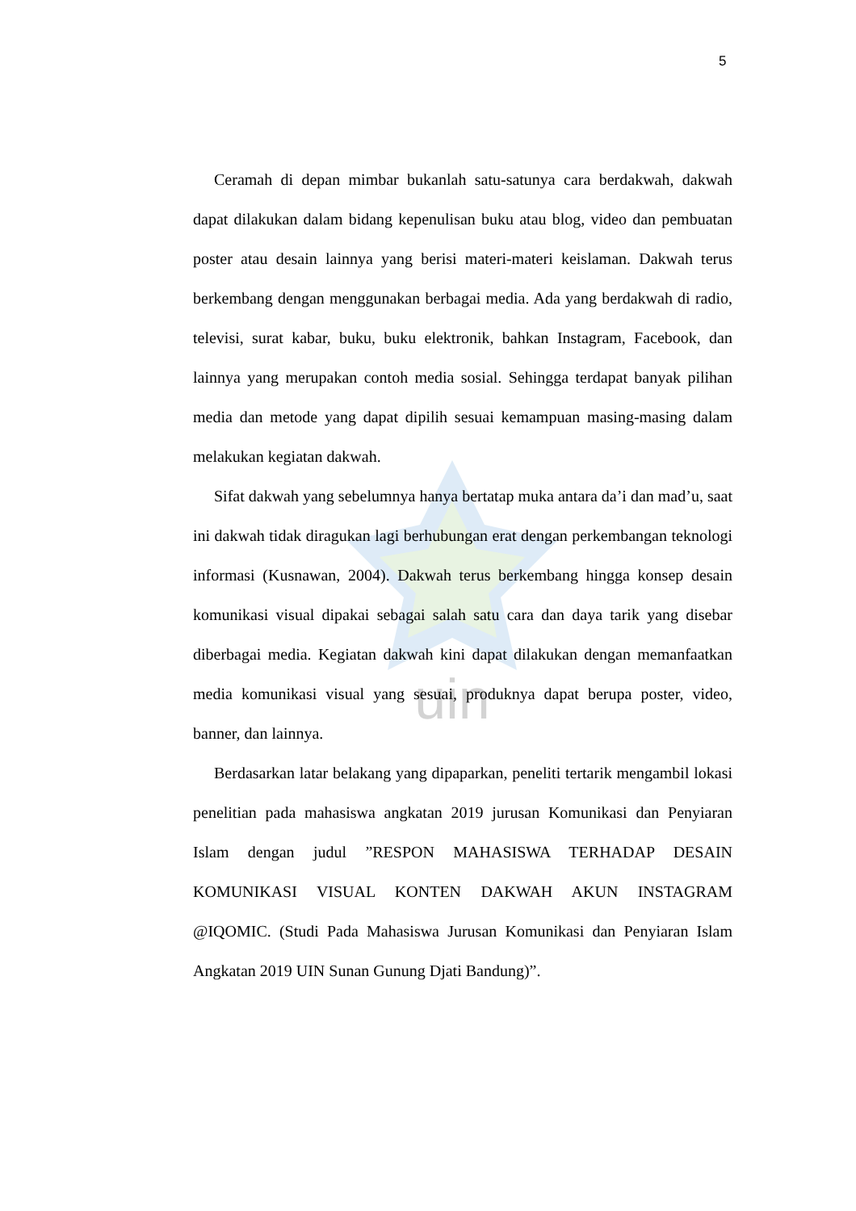uin
5
Ceramah di depan mimbar bukanlah satu-satunya cara berdakwah, dakwah dapat dilakukan dalam bidang kepenulisan buku atau blog, video dan pembuatan poster atau desain lainnya yang berisi materi-materi keislaman. Dakwah terus berkembang dengan menggunakan berbagai media. Ada yang berdakwah di radio, televisi, surat kabar, buku, buku elektronik, bahkan Instagram, Facebook, dan lainnya yang merupakan contoh media sosial. Sehingga terdapat banyak pilihan media dan metode yang dapat dipilih sesuai kemampuan masing-masing dalam melakukan kegiatan dakwah.
Sifat dakwah yang sebelumnya hanya bertatap muka antara da’i dan mad’u, saat ini dakwah tidak diragukan lagi berhubungan erat dengan perkembangan teknologi informasi (Kusnawan, 2004). Dakwah terus berkembang hingga konsep desain komunikasi visual dipakai sebagai salah satu cara dan daya tarik yang disebar diberbagai media. Kegiatan dakwah kini dapat dilakukan dengan memanfaatkan media komunikasi visual yang sesuai, produknya dapat berupa poster, video, banner, dan lainnya.
Berdasarkan latar belakang yang dipaparkan, peneliti tertarik mengambil lokasi penelitian pada mahasiswa angkatan 2019 jurusan Komunikasi dan Penyiaran Islam dengan judul ”RESPON MAHASISWA TERHADAP DESAIN KOMUNIKASI VISUAL KONTEN DAKWAH AKUN INSTAGRAM @IQOMIC. (Studi Pada Mahasiswa Jurusan Komunikasi dan Penyiaran Islam Angkatan 2019 UIN Sunan Gunung Djati Bandung)”.